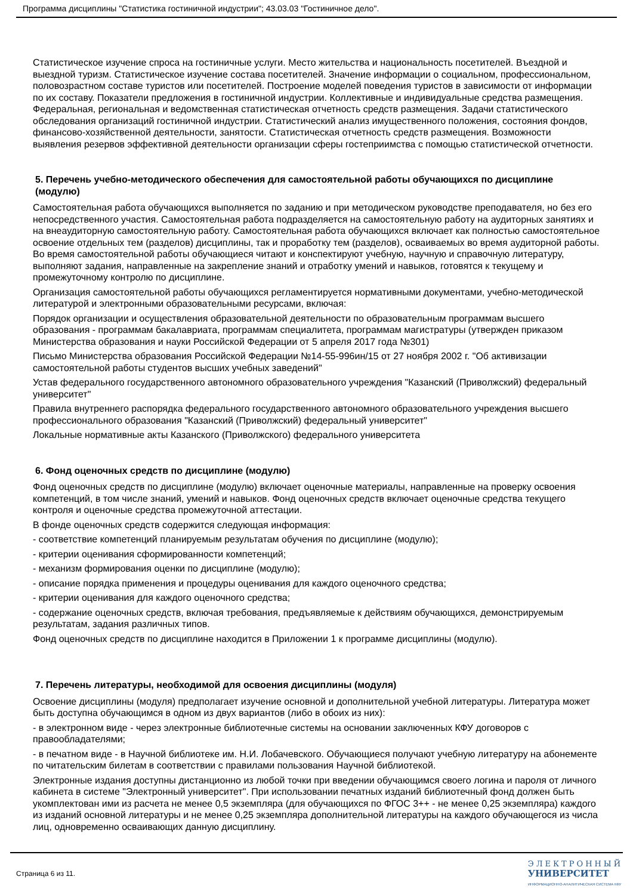Программа дисциплины "Статистика гостиничной индустрии"; 43.03.03 "Гостиничное дело".
Статистическое изучение спроса на гостиничные услуги. Место жительства и национальность посетителей. Въездной и выездной туризм. Статистическое изучение состава посетителей. Значение информации о социальном, профессиональном, половозрастном составе туристов или посетителей. Построение моделей поведения туристов в зависимости от информации по их составу. Показатели предложения в гостиничной индустрии. Коллективные и индивидуальные средства размещения. Федеральная, региональная и ведомственная статистическая отчетность средств размещения. Задачи статистического обследования организаций гостиничной индустрии. Статистический анализ имущественного положения, состояния фондов, финансово-хозяйственной деятельности, занятости. Статистическая отчетность средств размещения. Возможности выявления резервов эффективной деятельности организации сферы гостеприимства с помощью статистической отчетности.
5. Перечень учебно-методического обеспечения для самостоятельной работы обучающихся по дисциплине (модулю)
Самостоятельная работа обучающихся выполняется по заданию и при методическом руководстве преподавателя, но без его непосредственного участия. Самостоятельная работа подразделяется на самостоятельную работу на аудиторных занятиях и на внеаудиторную самостоятельную работу. Самостоятельная работа обучающихся включает как полностью самостоятельное освоение отдельных тем (разделов) дисциплины, так и проработку тем (разделов), осваиваемых во время аудиторной работы. Во время самостоятельной работы обучающиеся читают и конспектируют учебную, научную и справочную литературу, выполняют задания, направленные на закрепление знаний и отработку умений и навыков, готовятся к текущему и промежуточному контролю по дисциплине.
Организация самостоятельной работы обучающихся регламентируется нормативными документами, учебно-методической литературой и электронными образовательными ресурсами, включая:
Порядок организации и осуществления образовательной деятельности по образовательным программам высшего образования - программам бакалавриата, программам специалитета, программам магистратуры (утвержден приказом Министерства образования и науки Российской Федерации от 5 апреля 2017 года №301)
Письмо Министерства образования Российской Федерации №14-55-996ин/15 от 27 ноября 2002 г. "Об активизации самостоятельной работы студентов высших учебных заведений"
Устав федерального государственного автономного образовательного учреждения "Казанский (Приволжский) федеральный университет"
Правила внутреннего распорядка федерального государственного автономного образовательного учреждения высшего профессионального образования "Казанский (Приволжский) федеральный университет"
Локальные нормативные акты Казанского (Приволжского) федерального университета
6. Фонд оценочных средств по дисциплине (модулю)
Фонд оценочных средств по дисциплине (модулю) включает оценочные материалы, направленные на проверку освоения компетенций, в том числе знаний, умений и навыков. Фонд оценочных средств включает оценочные средства текущего контроля и оценочные средства промежуточной аттестации.
В фонде оценочных средств содержится следующая информация:
- соответствие компетенций планируемым результатам обучения по дисциплине (модулю);
- критерии оценивания сформированности компетенций;
- механизм формирования оценки по дисциплине (модулю);
- описание порядка применения и процедуры оценивания для каждого оценочного средства;
- критерии оценивания для каждого оценочного средства;
- содержание оценочных средств, включая требования, предъявляемые к действиям обучающихся, демонстрируемым результатам, задания различных типов.
Фонд оценочных средств по дисциплине находится в Приложении 1 к программе дисциплины (модулю).
7. Перечень литературы, необходимой для освоения дисциплины (модуля)
Освоение дисциплины (модуля) предполагает изучение основной и дополнительной учебной литературы. Литература может быть доступна обучающимся в одном из двух вариантов (либо в обоих из них):
- в электронном виде - через электронные библиотечные системы на основании заключенных КФУ договоров с правообладателями;
- в печатном виде - в Научной библиотеке им. Н.И. Лобачевского. Обучающиеся получают учебную литературу на абонементе по читательским билетам в соответствии с правилами пользования Научной библиотекой.
Электронные издания доступны дистанционно из любой точки при введении обучающимся своего логина и пароля от личного кабинета в системе "Электронный университет". При использовании печатных изданий библиотечный фонд должен быть укомплектован ими из расчета не менее 0,5 экземпляра (для обучающихся по ФГОС 3++ - не менее 0,25 экземпляра) каждого из изданий основной литературы и не менее 0,25 экземпляра дополнительной литературы на каждого обучающегося из числа лиц, одновременно осваивающих данную дисциплину.
Страница 6 из 11.
ЭЛЕКТРОННЫЙ
УНИВЕРСИТЕТ
ИНФОРМАЦИОННО-АНАЛИТИЧЕСКАЯ СИСТЕМА КФУ